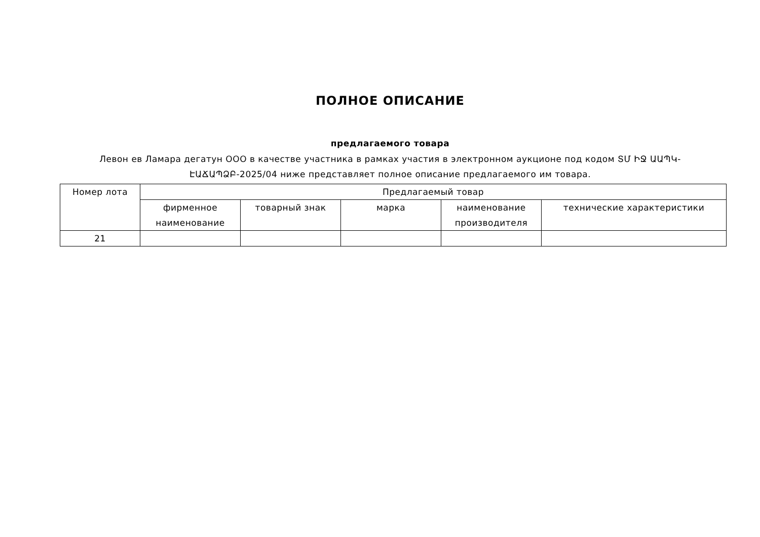ПОЛНОЕ ОПИСАНИЕ
предлагаемого товара
Левон ев Ламара дегатун ООО в качестве участника в рамках участия в электронном аукционе под кодом ՏՄ ԻՋ ԱԱՊԿ-
ԷԱՃԱՊՁԲ-2025/04 ниже представляет полное описание предлагаемого им товара.
| Номер лота | Предлагаемый товар | | | | |
| --- | --- | --- | --- | --- | --- |
| | фирменное наименование | товарный знак | марка | наименование производителя | технические характеристики |
| 21 | | | | | |